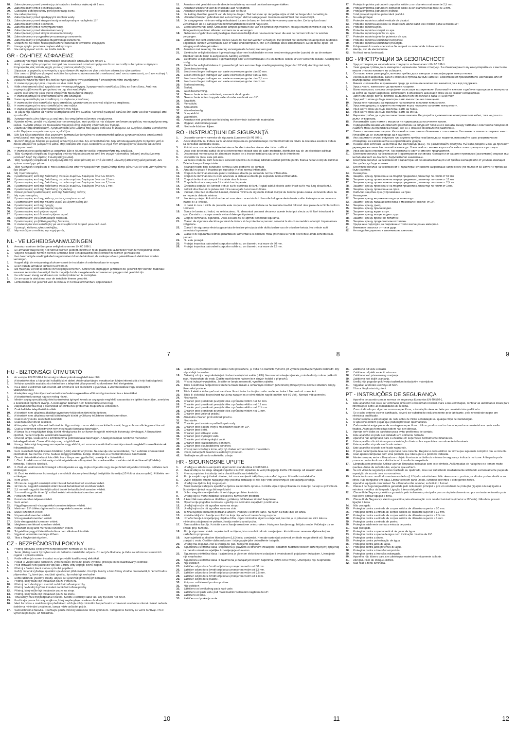28. Zabezpieczony przed penetracją ciał stałych o średnicy większej niż 1 mm.
29. Zabezpieczony przed penetracją kurzu.
30. Całkowicie zabezpieczony przed penetracją kurzu.
31. Nie zabezpieczony.
32. Zabezpieczony przed spadającymi kroplami wody.
33. Zabezpieczony przed strugami wody o maksymalnym nachyleniu 15°.
34. Zabezpieczony przed deszczem.
35. Zabezpieczony przed rozbryzgami wody.
36. Zabezpieczony przed strumieniami wody.
37. Zabezpieczony przed silnymi strumieniami wody.
38. Zabezpieczony w przypadku tymczasowego zanurzenia.
39. Zabezpieczony w przypadku długotrwałego zanurzenia.
40. Urządzenie nie może zostac powleczone materiałem termicznie izolującym.
41. Uwaga, ryzyko porażenia prądem elektrycznym.
42. Nie zatrzymywać wzroku na źródle światła.
GR - ΟΔΗΓΙΕΣ ΑΣΦΑΛΕΙΑΣ
1. Συσκευή που τηρεί τους ευρωπαϊκούς κανονισμούς ασφαλείας EN 60 598-1.
2. Αυτή η συσκευή δεν μπορεί να πεταχτεί σαν τα κανονικά αστικά απορρίμματα Για να τα πετάξετε θα πρέπει να ζητήσετε πληροφορίες στις τοπικές αρχές για τους τρόπους σύλλεξής τους.
3. Σύμφωνα με μερικούς κανονισμούς η εγκατάσταση θα πρέπει να γίνει από έναν ειδικευμένο ηλεκτρολόγο.
4. Εάν υποστεί βλάβη το ηλεκτρικό καλώδιο θα πρέπει να αντικατασταθεί αποκλειστικά από τον κατασκευαστή, από τον πωλητή ή από ειδικευμένο ηλεκτρολόγο.
5. Αφαιρείτε πάντα την τάση του δικτύου πριν αρχίσετε την εγκατάσταση ή οποιοδήποτε τύπο συντήρησης.
6. Η συσκευή έχει μέρη που μπορούν να είναι πολύ θερμά.
7. Κάθε υλικό απαιτεί ειδικά εργαλεία για την συναρμολόγηση. Χρησιμοποιείτε κατάλληλες βίδες και δακτυλίους. Αυτά που συμπεριλαμβάνονται θα μπορούσαν να μην είναι κατάλληλα.
8. Σφίξτε καλά όλες τις βίδες για να αποφύγετε προβλήματα επαφής.
9. Η συσκευή μπορεί να εγκατασταθεί μόνο στο εσωτερικό.
10. Συσκευή ακατάλληλη για τοποθέτηση σε εύφλεκτες επιφάνειες.
11. Η συσκευή δεν είναι κατάλληλη προς απευθείας εγκατάσταση σε κανονικά εύφλεκτες επιφάνειες.
12. Η συσκευή μπορεί να εγκατασταθεί μόνο στο ταβάνι.
13. Η συσκευή μπορεί να εγκατασταθεί μόνον στον τοίχο.
14. Το βάρος της λάμπας θα πρέπει να στηρίζεται από την αλυσίδα. Κανονικό ηλεκτρικό καλώδιο έτσι ώστε να είναι πιο μακρύ από την αλυσίδα.
15. Χρησιμοποιείτε μόνο λάμπες με ισχύ που δεν υπερβαίνει οι βατ που αναφέρονται.
16. Κρατάτε πάντα, μεταξύ της λάμπας και του αντικειμένου που φωτίζεται, την ελάχιστη απόσταση ασφαλείας που αναφέρεται στην εικόνα. Η λάμπα μπορεί να προκαλέσει πυρκαγιά εάν η ελάχιστη απόσταση δεν τηρηθεί.
17. Λάμπα αυτοπροστατευόμενη. Χρησιμοποιείτε μόνο λάμπες που φέρου αυτό εδώ το σύμβολο. Οι αλογόνες λάμπες ζεσταίνονται πολύ. Περίμενε να κρυώσουν πριν τις αλλάξετε.
18. Εάν ένα τζάμι ασφαλείας είναι ραγισμένο ή σπασμένο θα πρέπει να αντικατασταθεί αμέσως χρησιμοποιώντας αποκλειστικά ανταλλακτικά που τηρούν τους κανονισμούς.
19. Φωτεινή πηγή με διόδους με φωτεινή εκπομπή (LED) που δεν αντικαθιστούνται. Μην αποσυναρμολογήστε το προϊόν γιατί οι δίοδοι μπορούν να βλάψουν τα μάτια. Μην βυθίζεται στο νερό. Καθαρίστε με υγρό πανί αποφεύγοντας διαλυτές και δυνατά απορρυπαντικά.
20. Η συσκευή είναι εφοδιασμένη με ασφάλεια. Εάν η λάμπα δεν ανάβει αντικαταστήστε την ασφάλεια.
21. Τάξη ηλεκτρικής Ασφάλειας Ι εγγυημένη από την κύρια μόνωση και από ένα αγωγό προστασίας (γείωση) συνδεμένο στην μεταλλική δομή της λάμπας. Γείωση υποχρεωτική.
22. Τάξη ηλεκτρικής Ασφάλειας ΙΙ εγγυημένη από την κύρια μόνωση και από μία διπλή μόνωση ή από ενισχυμένη μόνωση. Δεν πρέπει να υπάρχει γείωση.
23. Τάξη ηλεκτρικής Ασφάλειας ΙΙΙ που εξασφαλίζεται από την τροφοδότηση χαμηλώτατης τάσης (κάτω των 50 Volt). Δεν πρέπει να έχει γείωση.
24. Μη προστατευμένη.
25. Προστατευμένη κατά της διείσδυσης στερεών σωμάτων διαμέτρου άνω των 50 mm.
26. Προστατευμένη κατά της διείσδυσης στερεών σωμάτων διαμέτρου άνω των 12 mm.
27. Προστατευμένη κατά της διείσδυσης στερεών σωμάτων διαμέτρου άνω των 2,5 mm.
28. Προστατευμένη κατά της διείσδυσης στερεών σωμάτων διαμέτρου άνω των 1 mm.
29. Προστατευμένη κατά της διείσδυσης της σκόνης.
30. Ολοκληρωτικά προστατευμένη κατά της διείσδυσης σκόνης.
31. Μη προστατευμένη.
32. Προστατευμένη κατά της κάθετης πτώσης σταγόνων νερού.
33. Προστατευμένη κατά της πτώσης νερού με μέγιστη κλίση 15º.
34. Προστατευμένη κατά της βροχής.
35. Προστατευμένη κατά ψεκασμούς νερού.
36. Προστατευμένη κατά ρίψεων νερού.
37. Προστατευμένη κατά δυνατών ρίψεων νερού.
38. Προστατευμένη για βύθιση μικρής διάρκειας.
39. Προστατευμένη για βύθιση μεγάλης διαρκείας.
40. Η συσκευή δεν είναι κατάλληλη για να καλυφθεί από θερμικά μονωτικό υλικό.
41. Προσοχή, κίνδυνος ηλεκτροπληξίας.
42. Μην κοιτάζετε απευθείας την πηγή φωτός.
NL - VEILIGHEIDSAANWIJZINGEN
1. Armatuur conform de Europese veiligheidsnormen EN 60 598-1.
2. De armatuur mag niet bij het huisvuil worden gestopt. Informeer bij de plaatselijke autoriteiten voor de verwijdering ervan.
3. Volgens bepaalde normen dient de armatuur door een gekwalificeerd elektricien te worden geïnstalleerd.
4. Een beschadigde voedingskabel mag uitsluitend door de fabrikant, de verkoper of een gekwalificeerd elektricien worden vervangen.
5. Koppel altijd de netspanning af alvorens met de installatie of onderhoud aan te vangen.
6. Delen van de armatuur kunnen heet worden.
7. Elk materiaal vereist specifieke bevestigingselementen. Schroeven en pluggen gebruiken die geschikt zijn voor het materiaal waaraan ze worden bevestigd. Het is mogelijk dat de meegeleverde schroeven en pluggen niet geschikt zijn.
8. De schroeven stevig aandraaien om contactproblemen te vermijden.
9. De armatuur is uitsluitend voor de installatie binnen geschikt.
10. Lichtarmatuur niet geschikt voor de inbouw in normaal ontvlambare oppervlakken
7
11. Armatuur niet geschikt voor de directe installatie op normaal ontvlambare oppervlakken.
12. Armatuur uitsluitend voor de installatie aan het plafond.
13. Armatuur uitsluitend voor de installatie aan de muur.
14. De ketting dient het gewicht van de lamp te dragen. Stel het snoer op dergelijke wijze af dat het langer dan de ketting is.
15. Uitsluitend lampen gebruiken met een vermogen dat het aangegeven maximum aantal Watt niet overschrijdt.
16. De aangegeven minimum veiligheidsafstand tussen de lamp en het verlichte voorwerp aanhouden. De lamp kan brand veroorzaken als de aangegeven minimumafstand niet wordt nageleefd.
17. Zelfbeschermende lamp. Uitsluitend lampen gebruiken die van dit symbool zijn voorzien. Halogeenlampen worden erg heet. Halogeenlampen laten afkoelen alvorens ze te vervangen.
18. Gebarsten of gebroken veiligheidsglas dient onmiddellijk door reserveonderdelen die aan de normen voldoen te worden vervangen.
19. Lichtbron met licht-emitterende diodes (LED) die niet kan worden vervangen. Het product niet demonteren aangezien de diodes oogschade kunnen veroorzaken. Niet in water onderdompelen. Met een vochtige doek schoonmaken. Geen sterke oplos- en reinigingsmiddelen gebruiken.
20. Armatuur met zekering. De zekering vervangen als de lamp niet aan gaat.
21. Elektrische veiligheidsklasse I gewaarborgd door een hoofdisolatie en een beschermingsgeleider (aarde) die op de metalen structuur van de lamp is aangesloten. Aarding verplicht.
22. Elektrische veiligheidsklasse II gewaarborgd door een hoofdisolatie en een dubbele isolatie of een versterkte isolatie. Aarding niet nodig.
23. Elektrische veiligheidsklasse III gewaarborgd door een zeer lage voedingsspanning (lager dan 50 Volt). Aarding niet nodig.
24. Geen bescherming.
25. Beschermd tegen indringen van vaste voorwerpen groter dan 50 mm.
26. Beschermd tegen indringen van vaste voorwerpen groter dan 12 mm.
27. Beschermd tegen indringen van vaste voorwerpen groter dan 2,5 mm.
28. Beschermd tegen indringen van vaste voorwerpen groter dan 1 mm.
29. Stofbescherming.
30. Stofvrij.
31. Geen bescherming.
32. Geen schade indien onderhevig aan verticale druppels.
33. Geen schade indien druppels vallend onder een hoek van 15°.
34. Spatdicht.
35. Plensdicht.
36. Sproeidicht.
37. Waterbestendig.
38. Dompeldicht.
39. Waterdicht.
40. Armatuur niet geschikt voor bekleding met thermisch isolerende materialen.
41. Opgelet, elektrocutiegevaar.
42. Niet in de lichtbron kijken.
RO - INSTRUCŢIUNI DE SIGURANŢĂ
1. Dispozitiv conform normelor de siguranta Europene EN 60 598-1.
2. Acest dispozitiv nu trebuie sa fie aruncat impreuna cu gunoiul menajer. Pentru informatii cu privire la coletarea acestora trebuie sa consultati autoritatile locale.
3. Potrivit unor norme de instalare trebuie sa fie efectuate de catre un electrician calificat.
4. Daca este deteriorat cablul electric extern trebuie inlocuit doar de catre productor, distribuitor sau de un electrician calificat.
5. Deconectati mereu sursa de alimentare inainte de a incepe instalarea sau orice tip de intretinere.
6. Dispozitiv cu piese care pot arde.
7. La fiecare material sunt necesare accesorii specifice de montaj. Utilizati suruburi potrivite pentru fixarea fiecarui corp de iluminat. Cele incluse pot fi nepotrivite.
8. Strangeti foarte bine suruburile pentru a evita probleme de contact.
9. Aparatul nu poate fi încastrat pe suprafeţe în mod normal inflamabile.
10. Corpuri de iluminat adecvate pentru instalarea directa pe suprafete normal inflamabile.
11. Corpuri de iluminat care nu sunt adecvate la instalarea directa pe suprafete normal inflamabile.
12. Corpuri de iluminat care pot fi instalate doar la tavan.
13. Corp de iluminat care poate fi instalat doar la perete.
14. Greutatea corpului de iluminat trebuie sa fie sustinuta de lant. Reglati cablul electric astfel incat sa fie mai lung decat lantul.
15. Folositi doar becuri cu putere mai mica sau egala decat cea indicata.
16. Pastrati, intre bec si obiectul iluminat, distanta minima de siguranta indicat. Corpul de iluminat poate cauza un incendiu daca nu se respecta distanta minima.
17. Bec Auto protejat. Folositi doar becuri marcate cu acest simbol. Becurile halogene devin foarte calde. Asteapta sa se raceasca inainte de a-l inlocui.
18. In cazul in care o sticla de protectie este crapata sau sparta trebuie sa fie inlocuita imediat folosind doar piese de schimb conform normelor.
19. Sursa de lumina cu leduri, nu se inlocuiesc. Nu demontati produsul deoarece aceste leduri pot afecta ochii. Nu-l introduceti in apa. Curatati cu o carpa umeda evitand detergenti puternici.
20. Corp de iluminat cu siguranta. Daca aceasta nu se aprinde schimbati siguranta.
21. Clasa I de siguranta electrica garantat de izolare si de protectie la pamant, conectat la structura metalica a lampii. Impamantare obligatorie.
22. Clasa II de siguranta electrica garantata de izolare principala si de dubla izolare sau de o izolare fortata. Nu trebuie sa fi conectata la pamant.
23. Clasa III de siguranta electrica garantata de alimentarea la tensiune mica (inferioara 50 Volt). Nu trebuie avuta conectarea la pamant.
24. Nu este protejat.
25. Protejat impotriva patrunderii corpurilor solide cu un diametru mai mare de 50 mm.
26. Protejat impotriva patrunderii corpurilor solide cu un diametru mai mare de 12 mm.
8
27. Protejat impotriva patrunderii corpurilor solide cu un diametru mai mare de 2,5 mm.
28. Protejat impotriva patrunderii corpurilor solide cu un diametru mai mare de 1 mm.
29. Protejat impotriva patrunderii prafului.
30. Total protejat impotriva patrunderii prafului.
31. Nu este protejat.
32. Protectie impotriva caderii verticale de picaturi.
33. Protectie impotriva apei care se incadreaza atunci cand este inclinat pana la maxim 15°.
34. Protectie impotriva ploii.
35. Protectie impotriva stropirii cu apa.
36. Protectie impotriva jeturilor cu apa.
37. Protectie impotriva jeturilor puternice de apa.
38. Protectie impotriva scufundarii temporare
39. Protectie impotriva scufundarii prelungite.
40. Echipamentul nu este adecvat sa fie acoperit cu material de izolare termica.
41. Atenţie, risc de electrocutare.
42. Nu fixaţi sursa luminoasă.
BG - ИНСТРУКЦИИ ЗА БЕЗОПАСНОСТ
1. Уред отговарящ на европейските стандарти за безопасност EN 60 598-1.
2. Тази уред не трябва да се изхвърля с нормалните битови отпадъци. За обезвреждането му консултирайте се с местните власти относно начините на събиране.
3. Съгласно някои разпоредби, монтажа трябва да се извърши от квалифициран електротехник.
4. Ако външния захранващ кабел е повреден трябва да бъде заменен единствено от производителя, доставчика или от квалифициран електротехник.
5. Винаги изключвайте захранването преди да започнете монтаж или какъвто и да е вид поддръжка.
6. Уред с части, които могат да причинят изгаряне.
7. Всеки материал, изисква специфични аксесоари за закрепване. Използвайте винтове и дюбели подходящи за материала за който ще бъдат закрепени. Включените в опаковката аксесоари може да се окажат неподходящи.
8. Затегнете добре всички винтове за да избегнете проблеми с даване на контакт.
9. Уред който може да бъде монтиран само във вътрешни помещения.
10. Уреда не е подходящ за вграждане на нормално запалими повърхности.
11. Уред неподходящ за директно монтиране върху нормално запалими повърхности.
12. Уред който може да бъде монтиран само на таван.
13. Уред който може да бъде монтиран само на стена.
14. Веригата трябва да издържа тежестта на лампата. Регулирайте дължината на електрическият кабел, така че да е по-дълъг от веригата.
15. Използвайте само лампи с мощност не надвишаваща посочените ватове.
16. Поддържайте винаги минималното разстояние за сигурност посочено в иконата, между лампата и осветената повърхност. Лампата може да предизвика пожар, ако не е спазено минималното разстояние.
17. Лампа с автоматична защита. Използвайте само лампи обозначени с този символ. Халогенните лампи се загряват много. Изчакайте да се охлади преди да я замените.
18. Ако защитното стъкло е пукнато или счупено трябва незабавно да се подмени, използвайте само резервни части отговарящи на изискванията на нормативната уредба.
19. Незаменяем източник на светлина със светодиоди (LED). Не разглобявайте продукта, тъй като диодите може да причинят увреждане на очите. Не потапяйте във вода. Почиствайте с влажна кърпа избягвайки силни препарати и разтвори.
20. Уред снабден с предпазител. Ако лампата не светне сменете предпазителя.
21. Електрически клас на безопасност I гарантиран от основната изолация и от защитен проводник (заземяване) свързан към металната част на лампата. Задължително заземяване.
22. Електрически клас на безопасност II гарантиран от основната изолация и от двойна изолация или от усилена изолация .Не трябва да бъде заземен.
23. Електрически клас на безопасност III гарантиран от ниското захранващо напрежение (по-малко от 50 Волт) Не трябва да бъде заземен.
24. Незащитен.
25. Защитен срещу проникване на твърди предмети с диаметър по-голям от 50 мм.
26. Защитен срещу проникване на твърди предмети с диаметър по-голям от 12 мм.
27. Защитен срещу проникване на твърди предмети с диаметър по-голям от 2,5 мм.
28. Защитен срещу проникване на твърди предмети с диаметър по-голям от 1 мм.
29. Защитен срещу проникване на прах.
30. Напълно защитен срещу проникване на прах.
31. Незащитен.
32. Защитен срещу вертикално падащи капки вода.
33. Защитен срещу падащи капки вода с максимален наклон от 15°.
34. Защитен срещу дъжд.
35. Защитен срещу пръски водни.
36. Защитен срещу водни струи.
37. Защитен срещу мощни водни струи.
38. Защитен срещу временно потапяне.
39. Защитен срещу продължително потапяне.
40. Уреда не е подходящ за покриване с топло изолационен материал.
41. Внимание опасност от токов удар.
42. Не гледайте директно в източника на светлина.
9
HU - BIZTONSÁGI ÚTMUTATÓ
1. Az európai EN 60 598-1 biztonsági szabványoknak megfelelő készülék.
2. A készüléket tilos a háztartási hulladék közé dobni. Ártalmatlanítására vonatkozóan kérjen információt a helyi hatóságoknál.
3. Néhány speciális szabályozás értelmében a telepítést villanyszerelő szakemberrel kell elvégeztetni.
4. Ha a külső elektromos kábel sérült, azt azonnal ki kell cseréltetni a gyártóval, a viszonteladóval vagy szakképzett villanyszerelővel.
5. A telepítés vagy bármilyen karbantartási művelet megkezdése előtt mindig áramtalanítsa a készüléket.
6. A készüléknek vannak nagyon meleg részei.
7. Minden anyag speciális rögzítési tartozékokat igényel. Annak az anyagnak megfelelő csavarokat és tipliket használjon, amelyhez a készüléket rögzíteni kívánja. A csomagban található nem feltétlenül felelnek meg.
8. Alaposan szorítsa meg a csavarokat az érintkezési problémák megelőzése érdekében.
9. Csak beltérbe telepíthető készülék.
10. A készülék nem alkalmas általában gyúlékony felületeken történő beépítésre.
11. A készülék nem alkalmas normál körülmények között gyúlékony felületekre történő szerelésre.
12. Csak mennyezetre szerelhető készülék.
13. Csak falra szerelhető készülék.
14. A lámpatest súlyát a láncnak kell viselnie. Úgy szabályozza az elektromos kábel hosszát, hogy az hosszabb legyen a láncnál.
15. Csak a feltüntetett teljesítményt nem meghaladó lámpákat használjon.
16. A lámpa és a megvilágított tárgy között mindig tartsa be az ikonon megjelölt minimális biztonsági távolságot. A lámpa tüzet okozhat, ha nem tartja be a minimális távolságot.
17. Önvédő lámpa. Csak ezzel a szimbólummal jelölt lámpákat használjon. A halogén lámpák rendkívül mértékben felmelegedhetnek. Csere előtt várja meg, míg kihűlnek.
18. Ha egy biztonsági üveg meg van repedve vagy eltörött, azt azonnal cserélni kell a szabályozásnak megfelelő cserealkatrészek felhasználásával.
19. Nem cserélhető fénykibocsátó diódákkal (LED) ellátott fényforrás. Ne szerelje szét a készüléket, mert a diódák szemsérülést okozhatnak. Ne merítse vízbe. Nedves ronggyal tisztítsa, kerülje oldószerek és erős tisztítószerek használatát.
20. Olvadó biztosítékkal ellátott készülék. Ha a lámpa nem gyullad fel, cserélje ki a biztosítékot.
21. I. Oszt. Az elektromos biztonságot a fő szigetelés és a lámpatest fém szerkezetéhez csatlakoztatott védővezető (földelés) biztosítja. Földelés kötelező.
22. II. Oszt. Az elektromos biztonságot a fő szigetelés és egy dupla szigetelés vagy megerősített szigetelés biztosítja. Földelés nem szükséges.
23. III. Oszt. Az elektromos biztonságot a rendkívül alacsony feszültségű betáplálás biztosítja (50 Voltnál alacsonyabb). Földelés nem szükséges.
24. Nem védett.
25. 50 mm-nél nagyobb átmérőjű szilárd testek behatolásával szemben védett.
26. 12 mm-nél nagyobb átmérőjű szilárd testek behatolásával szemben védett.
27. 2,5 mm-nél nagyobb átmérőjű szilárd testek behatolásával szemben védett.
28. 1 mm-nél nagyobb átmérőjű szilárd testek behatolásával szemben védett.
29. Porral szemben védett.
30. Porral szemben teljesen védett.
31. Nem védett.
32. Függőlegesen eső vízcseppekkel szemben teljesen védett.
33. Maximum 15º dőlésszögben eső vízcseppekkel szemben védett.
34. Esővel szemben védett.
35. Vízpermettel szemben védett.
36. Vízsugarakkal szemben védett.
37. Erős vízsugarakkal szemben védett.
38. Ideiglenes merítéssel szemben védett.
39. Hosszabb ideig tartó merítéssel szemben védett.
40. Szigetelő anyaggal történő burkolásra nem alkalmas készülék.
41. Vigyázat, áramütés veszélye áll fenn.
42. Tilos a fényforrást rögzíteni.
CZ - BEZPEČNOSTNÍ POKYNY
1. Přístroj odpovídá evropským bezpečnostním normám EN 60 598-1.
2. Tento přístroj nesmí být vyhazován do běžného městského odpadu. Co se týče likvidace, je třeba se informovat u místních orgánů o způsobu sběru.
3. Podle některých norem instalaci musí provádět kvalifikovaný elektrikář.
4. Pokud je vnější kabel poškozen, výměnu může provádět pouze výrobce, prodejce nebo kvalifikovaný elektrikář.
5. Před instalací nebo jakoukoliv operací údržby vždy odpojte síťové napětí.
6. Přístroj s částmi, které mohou způsobit popálení.
7. Každý materiál vyžaduje speciální upevňovací příslušenství. Použijte šrouby a hmoždinky vhodné pro materiál, k němuž budou připevněny. Ty, které jsou součástí výrobku, by mohly být nevhodné.
8. Dobře utáhněte všechny šrouby, abyste se vyvarovali problémů při kontaktu.
9. Přístroj, který může být instalován pouze v interiéru.
10. Přístroj není vhodný pro montáž na běžně hořlavé povrchy.
11. Přístroj nevhodný k přímé instalaci na běžně hořlavé plochy.
12. Přístroj, který může být instalován pouze na strop.
13. Přístroj, který může být instalován pouze na stěnu.
14. Tíha lampy musí být podpírána řetězem. Seřiďte elektrický kabel tak, aby byl delší než řetěz.
15. Používejte pouze žárovky o výkonu, který nepřevyšuje uvedenou hodnotu.
16. Mezi žárovkou a osvětlovaným předmětem udržujte vždy minimální bezpečnostní vzdálenost uvedenou v ikoně. Pokud nebude dodržena minimální vzdálenost, lampa může způsobit požár.
17. Samoochranná žárovka. Používejte pouze žárovky označené tímto symbolem. Halogenové žárovky se velmi zahřívají. Před výměnou počkejte, až zchladnou.
10
18. Jestliže je bezpečnostní sklo prasklé nebo poškozené, je třeba ho okamžitě vyměnit, při výměně používejte výlučně náhradní díly odpovídající normám.
19. Světelný zdroj s nevyměnitelnými diodami emitujícími světlo (LED). Nerozmontovávejte výrobek, protože diody mohou poškodit zrak. Neponořujte do vody. Čistěte navlhčeným hadrem bez silných ředidel a přípravků.
20. Přístroj vybavený pojistkou. Jestliže se lampa nerozsvítí, vyměňte pojistku.
21. Třída I elektrická bezpečnost zaručena hlavní izolací a ochranným vodičem (uzemnění) připojeným ke kovové struktuře lampy. Uzemnění povinné.
22. Třída II elektrická bezpečnost zaručena hlavní izolací a dvojitou nebo zesílenou izolací. Nemusí mít uzemnění.
23. Třída III elektrická bezpečnost zaručena napájením o velmi nízkém napětí (nižším než 50 Volt). Nemusí mít uzemnění.
24. Nechráněn.
25. Chráněn proti proniknutí pevných těles o průměru větším než 50 mm.
26. Chráněn proti proniknutí pevných těles o průměru větším než 12 mm.
27. Chráněn proti proniknutí pevných těles o průměru větším než 2,5 mm.
28. Chráněn proti proniknutí pevných těles o průměru větším než 1 mm.
29. Chráněn proti vniknutí prachu.
30. Absolutně chráněn proti vniknutí prachu.
31. Nechráněn.
32. Chráněn proti svislému padání kapek vody.
33. Chráněn proti padání vody s maximálním sklonem 15º.
34. Chráněn proti dešti.
35. Chráněn proti stříkající vodě.
36. Chráněn proti tryskající vodě.
37. Chráněn proti silně tryskající vodě.
38. Chráněn proti krátkodobému ponoření.
39. Chráněn proti dlouhodobému ponoření.
40. Přístroj není vhodný k tomu, aby byl obalen termoizolačním materiálem.
41. Pozor, nebezpečí zasažení elektrickým proudem.
42. Nedívejte se přímo do světelného zdroje.
HR - SIGURNOSNE UPUTE
1. Uređaj je u skladu s europskim sigurnosnim standardima EN 60 598-1.
2. Ovaj uređaj se ne smije odlagati zajedno s kućnim otpadom. U vezi prikupljanja tražite informacije od lokalnih vlasti.
3. Prema propisima instalaciju treba obaviti kvalificirani električar.
4. Ako je vanjski napojni kabel oštećen, isti mora zamijeniti isključivo proizvođač, trgovac ili kvalificirani električar.
5. Uvijek isključite strujno napajanje prije početka instalacije ili bilo koje vrste održavanja ili popravljanja uređaja.
6. Uređaj ima djelove koji mogu opeći.
7. Svaki materijal zahtijeva specifične djelove za montažu opreme. Koristite vijke i tipla prikladne za materijal na koji su pričvršćeni. Dostavljeni djelovi mogu biti neprikladni.
8. Dobro stegnite sve vijke kako bi se izbjegao problem kontakta.
9. Uređaj koji se može instalirati isključivo u zatvorenom prostoru.
10. A készülék nem alkalmas általában gyúlékony felületeken történő beépítésre.
11. Oprema nije pogodna za izravnu ugradnju na normalno zapaljivim površinama.
12. Uređaj koji može biti ugrađen samo na stropu.
13. Uređaj koji može biti ugrađen samo na zidu.
14. Težina svjetiljke mora biti podržana lancem. Podesite električni kabel, na način da bude dulji od lanca.
15. Koristite isključivo žarulje sa voltažom koja nije veća od naznačenog napona.
16. Između žarulje i osvijetljenjog objekta držite uvijek minimalnu sigurnu udaljenost, kao što je to prikazano na slici. Ako se minimalna udaljenost ne poštuje, žarulja može izazvati požar.
17. Samozaštitna žarulja. Koristite samo žarulje označene ovim znakom. Halogene žarulje mogu biti jako vruće. Pričekajte da se ohlade prije zamjene.
18. Ako je sigurnosno staklo napuknuto ili razbijeno, isto mora biti odmah zamijenjeno. Koristiti samo rezervne dijelove koji su usklađeni s propisima.
19. Izvor svjetlosti sa diodom bljeskalicom (LED) nisu zamjenjivi. Nemojte rastavljati proizvod jer diode mogu oštetiti oči. Nemojte uranjati u vodu. Obrišite vlažnom krpom i izbjegavajte jake deterdžente i otapala.
20. Uređaj ima osigurač. Ako se žarulja ne pali, zamijeniti osigurač.
21. Sigurnosna električna klasa I zajamčena je glavnom električnom izolacijom i dodatnim zaštitnim vodičem (uzemljenjem) spojenog na metalnu strukturu svjetiljke. Uzemljenje je obavezno.
22. Sigurnosna električna klasa II zajamčena je glavnom električnom izolacijom i dvostrukom ili pojačanom izolacijom. Uzemljenje nije neophodno.
23. Sigurnosna električna klasa III zajamčena je napajanjem niskim naponima (nižim od 50 Volta). Uzemljenje nije neophodno.
24. Nije zaštićen
25. Zaštićen od prodora čvrstih objekata s promjerom većim od 50 mm.
26. Zaštićen od prodora čvrstih objekata s promjerom većim od 12 mm.
27. Zaštićen od prodora čvrstih objekata s promjerom većim od 2,5 mm.
28. Zaštićen od prodora čvrstih objekata s promjerom većim od 1 mm.
29. Zaštićen od prodora prašine.
30. Potpuno zaštićen od prodora prašine.
31. Nije zaštićen
32. Zaštićeno od vertikalnog pada kapi vode.
33. Zaštićeno od pada vode pod maksimalnim vertikalnim nagibom do 15°.
34. Zaštićeno od kiše.
35. Zaštićeno od prskanja vode.
11
36. Zaštićeno od vode u mlazu.
37. Zaštićeno od jakih vodenih mlazova.
38. Zaštićeno kod privremenog uranjanja.
39. Zaštićeno kod duljih uranjanja.
40. Uređaj nije pogodan pokrivanju toplinskim izolacijskim materijalom.
41. Vigyázat, áramütés veszélye áll fenn.
42. Tilos a fényforrást rögzíteni.
PT - INSTRUÇÕES DE SEGURANÇA
1. Aparelho de acordo com as normas de segurança Europeias EN 60 598-1.
2. Este aparelho não deve ser eliminado junto com o lixo urbano normal. Para a sua eliminação, contatar as autoridades locais para informações sobre as modalidades de recolha.
3. Como indicado por algumas normas específicas, a instalação deve ser feita por um eletricista qualificado.
4. Se o cabo externo estiver danificado, deverá ser substituído exclusivamente pelo fabricante, pelo revendedor ou por um eletricista qualificado.
5. Cortar sempre a alimentação de rede antes de iniciar a instalação ou qualquer tipo de manutenção.
6. O aparelho contém peças que podem provocar queimaduras.
7. Cada material exige peças de montagem específicas. Utilizar parafusos e buchas adequados ao material aos quais serão fixados. As peças fornecidas podem não ser idóneas.
8. Apertar bem todos os parafusos para evitar problemas de contato.
9. Este aparelho só pode ser instalado em ambiente fechado.
10. Aparelho não apropriado para o encastre em superfícies normalmente inflamáveis.
11. Este aparelho não é idóneo para a instalação direta sobre superfícies normalmente inflamáveis.
12. Este aparelho só pode ser fixado no teto.
13. Este aparelho só pode ser fixado na parede.
14. O peso da lâmpada deve ser suportado pela corrente. Regular o cabo elétrico de forma que seja mais comprido que a corrente.
15. Usar apenas lâmpadas com uma potência que não supere a potência indicada.
16. Manter sempre, entre a lâmpada e o objeto iluminado, a distância mínima de segurança indicada no ícone. A lâmpada pode provocar um incêndio se a distância mínima não for respeitada.
17. Lâmpada com proteção. Utilizar apenas lâmpadas indicadas com este símbolo. As lâmpadas de halogéneo se tornam muito quentes. Antes de substituí-las, esperar que esfriem.
18. Se um vidro de segurança estiver rachado ou quebrado, deve ser substituído imediatamente utilizando exclusivamente peças de reposição de acordo com as normativas.
19. Fonte luminosa com díodos emissores de luz (LED) não substituíveis. Não desmontar o produto, os díodos podem danificar os olhos. Não mergulhar em água. Limpar com um pano úmido, evitando solventes e detergentes fortes.
20. Aparelho equipado com fusível. Se a lâmpada não acender, substituir o fusível.
21. Classe I de Segurança elétrica garantida pelo isolamento principal e por um condutor de proteção (ligação à terra) ligado à estrutura metálica da lâmpada. Ligação à terra obrigatória.
22. Classe II de Segurança elétrica garantida pelo isolamento principal e por um duplo isolamento ou por um isolamento reforçado. Não deve possuir ligação à terra.
23. Classe III de Segurança elétrica garantida pela alimentação com tensão baixíssima (inferior a 50 Volts). Não deve possuir ligação à terra.
24. Não protegido.
25. Protegido contra a entrada de corpos sólidos de diâmetro superior a 50 mm.
26. Protegido contra a entrada de corpos sólidos de diâmetro superior a 12 mm.
27. Protegido contra a entrada de corpos sólidos de diâmetro superior a 2,5 mm.
28. Protegido contra a entrada de corpos sólidos de diâmetro superior a 1 mm.
29. Protegido contra a entrada de poeira.
30. Protegido totalmente contra a entrada de poeira.
31. Não protegido.
32. Protegido contra a queda vertical de gotas de água.
33. Protegido contra a queda de água com inclinação máxima de 15º.
34. Protegido contra a chuva.
35. Protegido contra pulverização de água.
36. Protegido contra jatos de água.
37. Protegido contra jatos potentes de água.
38. Protegido contra a imersão temporária.
39. Protegido contra a imersão prolongada.
40. Aparelho não idóneo para ser coberto por material termicamente isolante.
41. Atenção, risco de choque elétrico.
42. Não fixar a fonte luminosa.
12